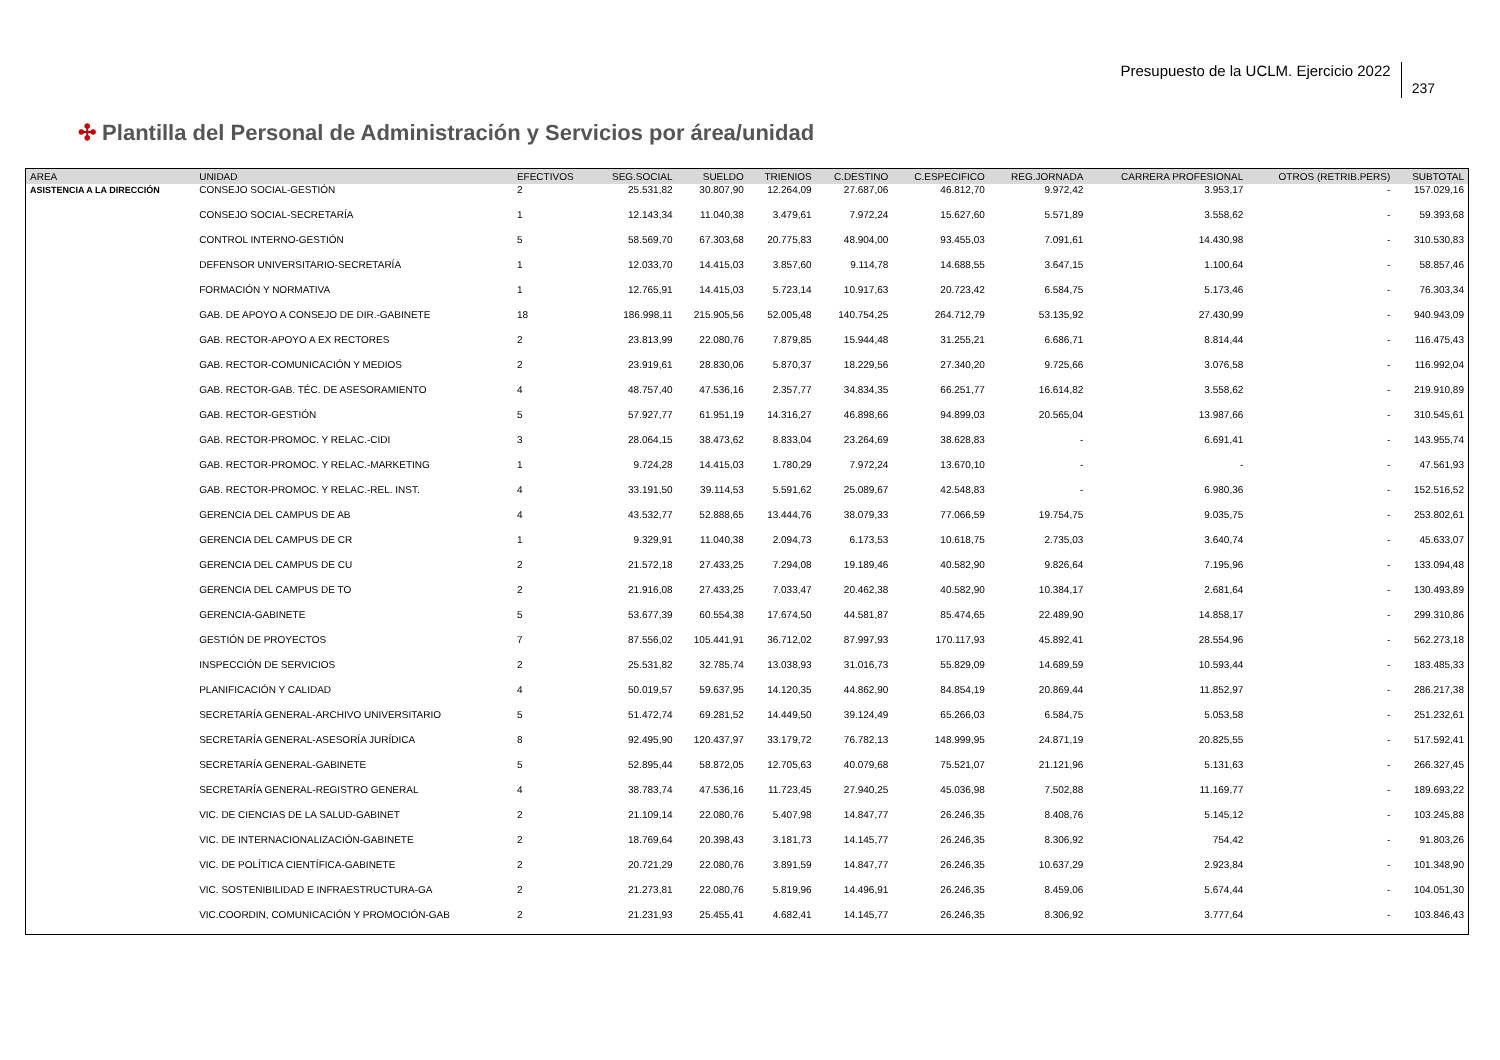Presupuesto de la UCLM. Ejercicio 2022
237
✣ Plantilla del Personal de Administración y Servicios por área/unidad
| AREA | UNIDAD | EFECTIVOS | SEG.SOCIAL | SUELDO | TRIENIOS | C.DESTINO | C.ESPECIFICO | REG.JORNADA | CARRERA PROFESIONAL | OTROS (RETRIB.PERS) | SUBTOTAL |
| --- | --- | --- | --- | --- | --- | --- | --- | --- | --- | --- | --- |
| ASISTENCIA A LA DIRECCIÓN | CONSEJO SOCIAL-GESTIÓN | 2 | 25.531,82 | 30.807,90 | 12.264,09 | 27.687,06 | 46.812,70 | 9.972,42 | 3.953,17 | - | 157.029,16 |
| | CONSEJO SOCIAL-SECRETARÍA | 1 | 12.143,34 | 11.040,38 | 3.479,61 | 7.972,24 | 15.627,60 | 5.571,89 | 3.558,62 | - | 59.393,68 |
| | CONTROL INTERNO-GESTIÓN | 5 | 58.569,70 | 67.303,68 | 20.775,83 | 48.904,00 | 93.455,03 | 7.091,61 | 14.430,98 | - | 310.530,83 |
| | DEFENSOR UNIVERSITARIO-SECRETARÍA | 1 | 12.033,70 | 14.415,03 | 3.857,60 | 9.114,78 | 14.688,55 | 3.647,15 | 1.100,64 | - | 58.857,46 |
| | FORMACIÓN Y NORMATIVA | 1 | 12.765,91 | 14.415,03 | 5.723,14 | 10.917,63 | 20.723,42 | 6.584,75 | 5.173,46 | - | 76.303,34 |
| | GAB. DE APOYO A CONSEJO DE DIR.-GABINETE | 18 | 186.998,11 | 215.905,56 | 52.005,48 | 140.754,25 | 264.712,79 | 53.135,92 | 27.430,99 | - | 940.943,09 |
| | GAB. RECTOR-APOYO A EX RECTORES | 2 | 23.813,99 | 22.080,76 | 7.879,85 | 15.944,48 | 31.255,21 | 6.686,71 | 8.814,44 | - | 116.475,43 |
| | GAB. RECTOR-COMUNICACIÓN Y MEDIOS | 2 | 23.919,61 | 28.830,06 | 5.870,37 | 18.229,56 | 27.340,20 | 9.725,66 | 3.076,58 | - | 116.992,04 |
| | GAB. RECTOR-GAB. TÉC. DE ASESORAMIENTO | 4 | 48.757,40 | 47.536,16 | 2.357,77 | 34.834,35 | 66.251,77 | 16.614,82 | 3.558,62 | - | 219.910,89 |
| | GAB. RECTOR-GESTIÓN | 5 | 57.927,77 | 61.951,19 | 14.316,27 | 46.898,66 | 94.899,03 | 20.565,04 | 13.987,66 | - | 310.545,61 |
| | GAB. RECTOR-PROMOC. Y RELAC.-CIDI | 3 | 28.064,15 | 38.473,62 | 8.833,04 | 23.264,69 | 38.628,83 | - | 6.691,41 | - | 143.955,74 |
| | GAB. RECTOR-PROMOC. Y RELAC.-MARKETING | 1 | 9.724,28 | 14.415,03 | 1.780,29 | 7.972,24 | 13.670,10 | - | - | - | 47.561,93 |
| | GAB. RECTOR-PROMOC. Y RELAC.-REL. INST. | 4 | 33.191,50 | 39.114,53 | 5.591,62 | 25.089,67 | 42.548,83 | - | 6.980,36 | - | 152.516,52 |
| | GERENCIA DEL CAMPUS DE AB | 4 | 43.532,77 | 52.888,65 | 13.444,76 | 38.079,33 | 77.066,59 | 19.754,75 | 9.035,75 | - | 253.802,61 |
| | GERENCIA DEL CAMPUS DE CR | 1 | 9.329,91 | 11.040,38 | 2.094,73 | 6.173,53 | 10.618,75 | 2.735,03 | 3.640,74 | - | 45.633,07 |
| | GERENCIA DEL CAMPUS DE CU | 2 | 21.572,18 | 27.433,25 | 7.294,08 | 19.189,46 | 40.582,90 | 9.826,64 | 7.195,96 | - | 133.094,48 |
| | GERENCIA DEL CAMPUS DE TO | 2 | 21.916,08 | 27.433,25 | 7.033,47 | 20.462,38 | 40.582,90 | 10.384,17 | 2.681,64 | - | 130.493,89 |
| | GERENCIA-GABINETE | 5 | 53.677,39 | 60.554,38 | 17.674,50 | 44.581,87 | 85.474,65 | 22.489,90 | 14.858,17 | - | 299.310,86 |
| | GESTIÓN DE PROYECTOS | 7 | 87.556,02 | 105.441,91 | 36.712,02 | 87.997,93 | 170.117,93 | 45.892,41 | 28.554,96 | - | 562.273,18 |
| | INSPECCIÓN DE SERVICIOS | 2 | 25.531,82 | 32.785,74 | 13.038,93 | 31.016,73 | 55.829,09 | 14.689,59 | 10.593,44 | - | 183.485,33 |
| | PLANIFICACIÓN Y CALIDAD | 4 | 50.019,57 | 59.637,95 | 14.120,35 | 44.862,90 | 84.854,19 | 20.869,44 | 11.852,97 | - | 286.217,38 |
| | SECRETARÍA GENERAL-ARCHIVO UNIVERSITARIO | 5 | 51.472,74 | 69.281,52 | 14.449,50 | 39.124,49 | 65.266,03 | 6.584,75 | 5.053,58 | - | 251.232,61 |
| | SECRETARÍA GENERAL-ASESORÍA JURÍDICA | 8 | 92.495,90 | 120.437,97 | 33.179,72 | 76.782,13 | 148.999,95 | 24.871,19 | 20.825,55 | - | 517.592,41 |
| | SECRETARÍA GENERAL-GABINETE | 5 | 52.895,44 | 58.872,05 | 12.705,63 | 40.079,68 | 75.521,07 | 21.121,96 | 5.131,63 | - | 266.327,45 |
| | SECRETARÍA GENERAL-REGISTRO GENERAL | 4 | 38.783,74 | 47.536,16 | 11.723,45 | 27.940,25 | 45.036,98 | 7.502,88 | 11.169,77 | - | 189.693,22 |
| | VIC. DE CIENCIAS DE LA SALUD-GABINET | 2 | 21.109,14 | 22.080,76 | 5.407,98 | 14.847,77 | 26.246,35 | 8.408,76 | 5.145,12 | - | 103.245,88 |
| | VIC. DE INTERNACIONALIZACIÓN-GABINETE | 2 | 18.769,64 | 20.398,43 | 3.181,73 | 14.145,77 | 26.246,35 | 8.306,92 | 754,42 | - | 91.803,26 |
| | VIC. DE POLÍTICA CIENTÍFICA-GABINETE | 2 | 20.721,29 | 22.080,76 | 3.891,59 | 14.847,77 | 26.246,35 | 10.637,29 | 2.923,84 | - | 101.348,90 |
| | VIC. SOSTENIBILIDAD E INFRAESTRUCTURA-GA | 2 | 21.273,81 | 22.080,76 | 5.819,96 | 14.496,91 | 26.246,35 | 8.459,06 | 5.674,44 | - | 104.051,30 |
| | VIC.COORDIN, COMUNICACIÓN Y PROMOCIÓN-GAB | 2 | 21.231,93 | 25.455,41 | 4.682,41 | 14.145,77 | 26.246,35 | 8.306,92 | 3.777,64 | - | 103.846,43 |